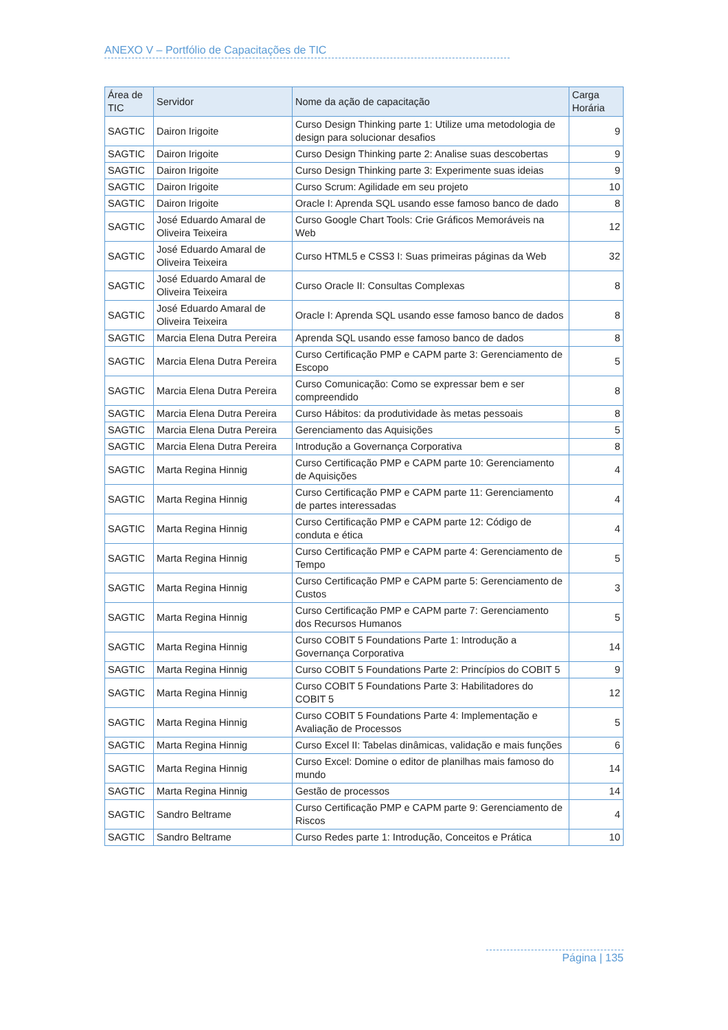ANEXO V – Portfólio de Capacitações de TIC
| Área de TIC | Servidor | Nome da ação de capacitação | Carga Horária |
| --- | --- | --- | --- |
| SAGTIC | Dairon Irigoite | Curso Design Thinking parte 1: Utilize uma metodologia de design para solucionar desafios | 9 |
| SAGTIC | Dairon Irigoite | Curso Design Thinking parte 2: Analise suas descobertas | 9 |
| SAGTIC | Dairon Irigoite | Curso Design Thinking parte 3: Experimente suas ideias | 9 |
| SAGTIC | Dairon Irigoite | Curso Scrum: Agilidade em seu projeto | 10 |
| SAGTIC | Dairon Irigoite | Oracle I: Aprenda SQL usando esse famoso banco de dado | 8 |
| SAGTIC | José Eduardo Amaral de Oliveira Teixeira | Curso Google Chart Tools: Crie Gráficos Memoráveis na Web | 12 |
| SAGTIC | José Eduardo Amaral de Oliveira Teixeira | Curso HTML5 e CSS3 I: Suas primeiras páginas da Web | 32 |
| SAGTIC | José Eduardo Amaral de Oliveira Teixeira | Curso Oracle II: Consultas Complexas | 8 |
| SAGTIC | José Eduardo Amaral de Oliveira Teixeira | Oracle I: Aprenda SQL usando esse famoso banco de dados | 8 |
| SAGTIC | Marcia Elena Dutra Pereira | Aprenda SQL usando esse famoso banco de dados | 8 |
| SAGTIC | Marcia Elena Dutra Pereira | Curso Certificação PMP e CAPM parte 3: Gerenciamento de Escopo | 5 |
| SAGTIC | Marcia Elena Dutra Pereira | Curso Comunicação: Como se expressar bem e ser compreendido | 8 |
| SAGTIC | Marcia Elena Dutra Pereira | Curso Hábitos: da produtividade às metas pessoais | 8 |
| SAGTIC | Marcia Elena Dutra Pereira | Gerenciamento das Aquisições | 5 |
| SAGTIC | Marcia Elena Dutra Pereira | Introdução a Governança Corporativa | 8 |
| SAGTIC | Marta Regina Hinnig | Curso Certificação PMP e CAPM parte 10: Gerenciamento de Aquisições | 4 |
| SAGTIC | Marta Regina Hinnig | Curso Certificação PMP e CAPM parte 11: Gerenciamento de partes interessadas | 4 |
| SAGTIC | Marta Regina Hinnig | Curso Certificação PMP e CAPM parte 12: Código de conduta e ética | 4 |
| SAGTIC | Marta Regina Hinnig | Curso Certificação PMP e CAPM parte 4: Gerenciamento de Tempo | 5 |
| SAGTIC | Marta Regina Hinnig | Curso Certificação PMP e CAPM parte 5: Gerenciamento de Custos | 3 |
| SAGTIC | Marta Regina Hinnig | Curso Certificação PMP e CAPM parte 7: Gerenciamento dos Recursos Humanos | 5 |
| SAGTIC | Marta Regina Hinnig | Curso COBIT 5 Foundations Parte 1: Introdução a Governança Corporativa | 14 |
| SAGTIC | Marta Regina Hinnig | Curso COBIT 5 Foundations Parte 2: Princípios do COBIT 5 | 9 |
| SAGTIC | Marta Regina Hinnig | Curso COBIT 5 Foundations Parte 3: Habilitadores do COBIT 5 | 12 |
| SAGTIC | Marta Regina Hinnig | Curso COBIT 5 Foundations Parte 4: Implementação e Avaliação de Processos | 5 |
| SAGTIC | Marta Regina Hinnig | Curso Excel II: Tabelas dinâmicas, validação e mais funções | 6 |
| SAGTIC | Marta Regina Hinnig | Curso Excel: Domine o editor de planilhas mais famoso do mundo | 14 |
| SAGTIC | Marta Regina Hinnig | Gestão de processos | 14 |
| SAGTIC | Sandro Beltrame | Curso Certificação PMP e CAPM parte 9: Gerenciamento de Riscos | 4 |
| SAGTIC | Sandro Beltrame | Curso Redes parte 1: Introdução, Conceitos e Prática | 10 |
Página | 135